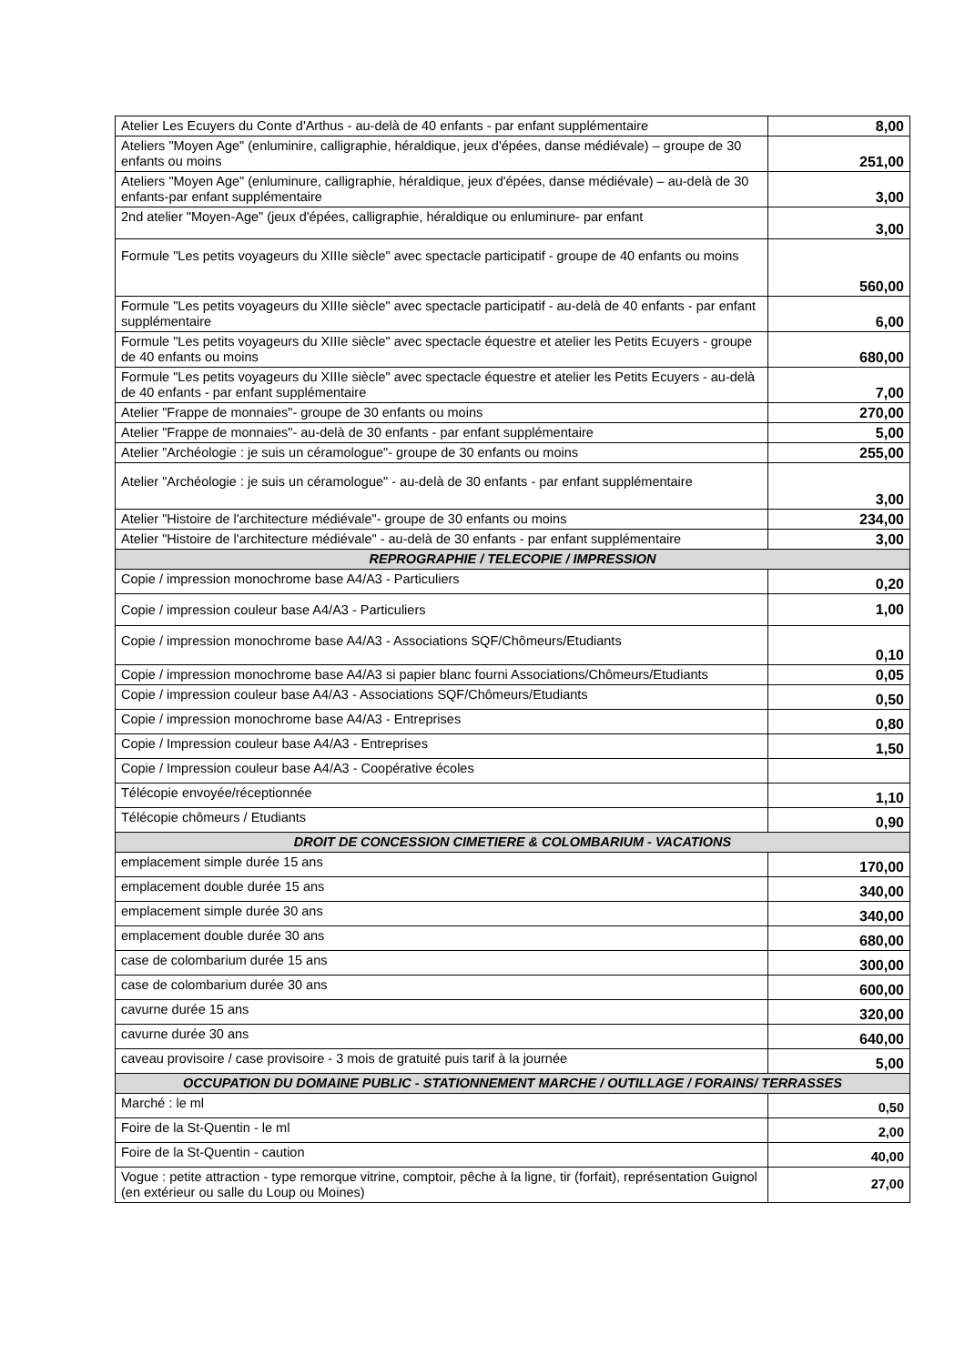| Atelier Les Ecuyers du Conte d'Arthus - au-delà de 40 enfants - par enfant supplémentaire | 8,00 |
| Ateliers "Moyen Age" (enluminire, calligraphie, héraldique, jeux d'épées, danse médiévale) – groupe de 30 enfants ou moins | 251,00 |
| Ateliers "Moyen Age" (enluminure, calligraphie, héraldique, jeux d'épées, danse médiévale) – au-delà de 30 enfants-par enfant supplémentaire | 3,00 |
| 2nd atelier "Moyen-Age" (jeux d'épées, calligraphie, héraldique ou enluminure- par enfant | 3,00 |
| Formule "Les petits voyageurs du XIIIe siècle" avec spectacle participatif - groupe de 40 enfants ou moins | 560,00 |
| Formule "Les petits voyageurs du XIIIe siècle" avec spectacle participatif - au-delà de 40 enfants - par enfant supplémentaire | 6,00 |
| Formule "Les petits voyageurs du XIIIe siècle" avec spectacle équestre et atelier les Petits Ecuyers - groupe de 40 enfants ou moins | 680,00 |
| Formule "Les petits voyageurs du XIIIe siècle" avec spectacle équestre et atelier les Petits Ecuyers - au-delà de 40 enfants - par enfant supplémentaire | 7,00 |
| Atelier "Frappe de monnaies"- groupe de 30 enfants ou moins | 270,00 |
| Atelier "Frappe de monnaies"- au-delà de 30 enfants - par enfant supplémentaire | 5,00 |
| Atelier "Archéologie : je suis un céramologue"- groupe de 30 enfants ou moins | 255,00 |
| Atelier "Archéologie : je suis un céramologue" - au-delà de 30 enfants - par enfant supplémentaire | 3,00 |
| Atelier "Histoire de l'architecture médiévale"- groupe de 30 enfants ou moins | 234,00 |
| Atelier "Histoire de l'architecture médiévale" - au-delà de 30 enfants - par enfant supplémentaire | 3,00 |
| REPROGRAPHIE / TELECOPIE / IMPRESSION | |
| Copie / impression monochrome base A4/A3 - Particuliers | 0,20 |
| Copie / impression couleur base A4/A3 - Particuliers | 1,00 |
| Copie / impression monochrome base A4/A3 - Associations SQF/Chômeurs/Etudiants | 0,10 |
| Copie / impression monochrome base A4/A3 si papier blanc fourni Associations/Chômeurs/Etudiants | 0,05 |
| Copie / impression couleur base A4/A3 - Associations SQF/Chômeurs/Etudiants | 0,50 |
| Copie / impression monochrome base A4/A3 - Entreprises | 0,80 |
| Copie / Impression couleur base A4/A3 - Entreprises | 1,50 |
| Copie / Impression couleur base A4/A3 - Coopérative écoles | |
| Télécopie envoyée/réceptionnée | 1,10 |
| Télécopie chômeurs / Etudiants | 0,90 |
| DROIT DE CONCESSION CIMETIERE & COLOMBARIUM - VACATIONS | |
| emplacement simple durée 15 ans | 170,00 |
| emplacement double durée 15 ans | 340,00 |
| emplacement simple durée 30 ans | 340,00 |
| emplacement double durée 30 ans | 680,00 |
| case de colombarium durée 15 ans | 300,00 |
| case de colombarium durée 30 ans | 600,00 |
| cavurne durée 15 ans | 320,00 |
| cavurne durée 30 ans | 640,00 |
| caveau provisoire / case provisoire - 3 mois de gratuité puis tarif à la journée | 5,00 |
| OCCUPATION DU DOMAINE PUBLIC - STATIONNEMENT MARCHE / OUTILLAGE / FORAINS/ TERRASSES | |
| Marché : le ml | 0,50 |
| Foire de la St-Quentin - le ml | 2,00 |
| Foire de la St-Quentin - caution | 40,00 |
| Vogue : petite attraction - type remorque vitrine, comptoir, pêche à la ligne, tir (forfait), représentation Guignol (en extérieur ou salle du Loup ou Moines) | 27,00 |